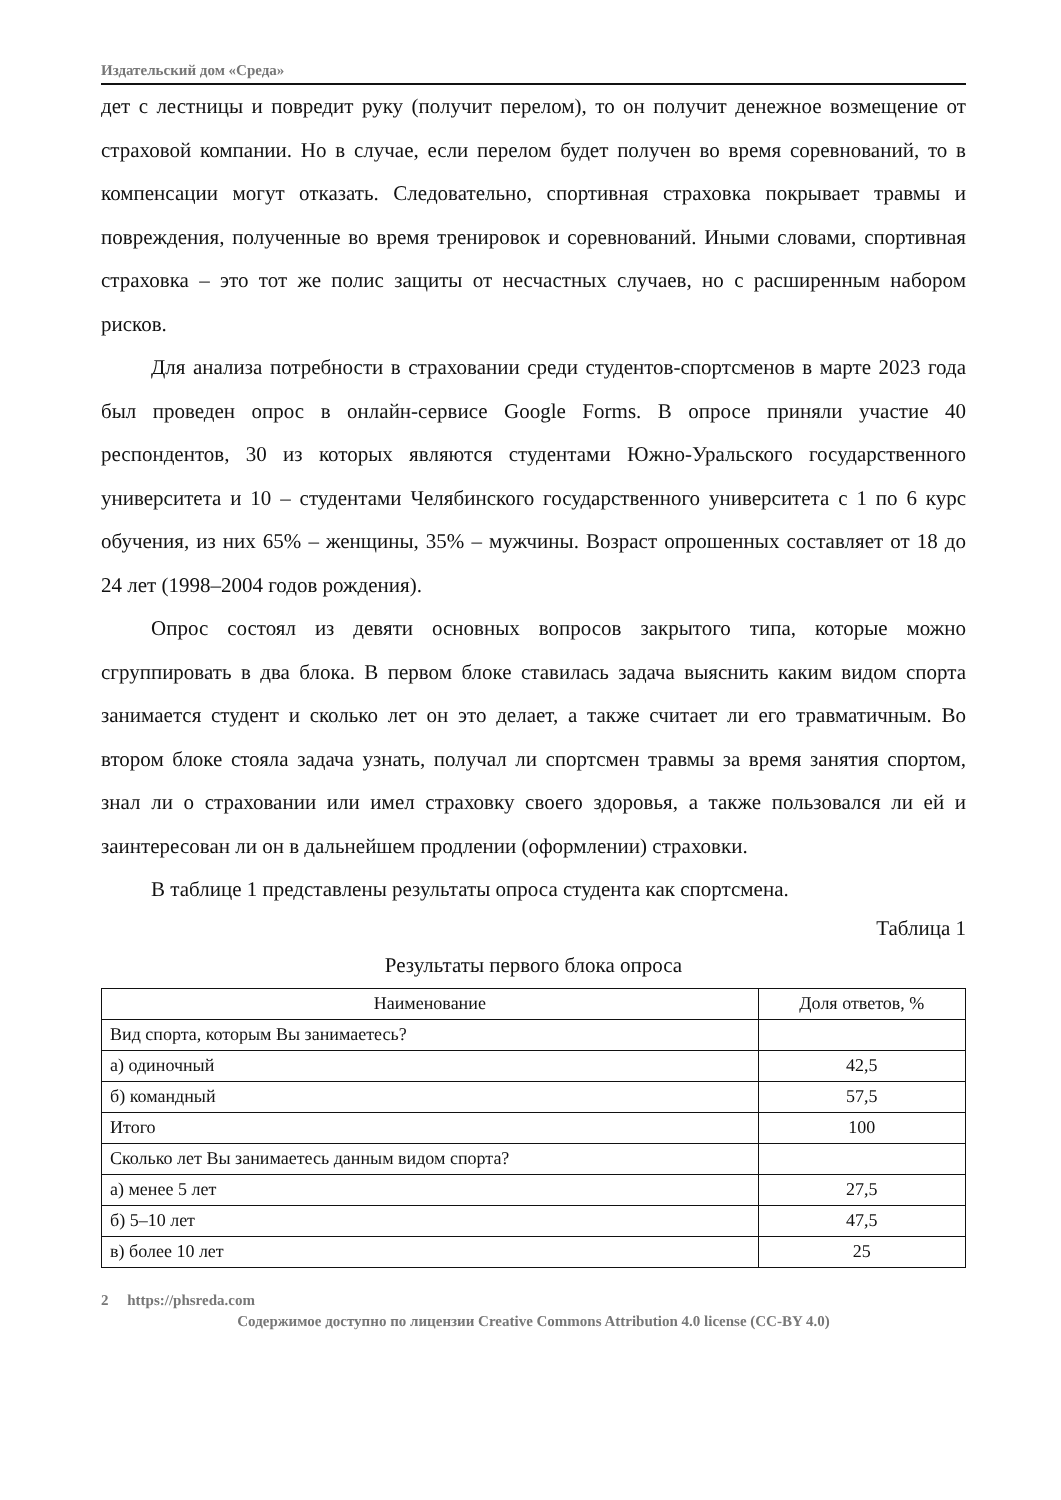Издательский дом «Среда»
дет с лестницы и повредит руку (получит перелом), то он получит денежное возмещение от страховой компании. Но в случае, если перелом будет получен во время соревнований, то в компенсации могут отказать. Следовательно, спортивная страховка покрывает травмы и повреждения, полученные во время тренировок и соревнований. Иными словами, спортивная страховка – это тот же полис защиты от несчастных случаев, но с расширенным набором рисков.
Для анализа потребности в страховании среди студентов-спортсменов в марте 2023 года был проведен опрос в онлайн-сервисе Google Forms. В опросе приняли участие 40 респондентов, 30 из которых являются студентами Южно-Уральского государственного университета и 10 – студентами Челябинского государственного университета с 1 по 6 курс обучения, из них 65% – женщины, 35% – мужчины. Возраст опрошенных составляет от 18 до 24 лет (1998–2004 годов рождения).
Опрос состоял из девяти основных вопросов закрытого типа, которые можно сгруппировать в два блока. В первом блоке ставилась задача выяснить каким видом спорта занимается студент и сколько лет он это делает, а также считает ли его травматичным. Во втором блоке стояла задача узнать, получал ли спортсмен травмы за время занятия спортом, знал ли о страховании или имел страховку своего здоровья, а также пользовался ли ей и заинтересован ли он в дальнейшем продлении (оформлении) страховки.
В таблице 1 представлены результаты опроса студента как спортсмена.
Таблица 1
Результаты первого блока опроса
| Наименование | Доля ответов, % |
| --- | --- |
| Вид спорта, которым Вы занимаетесь? | |
| а) одиночный | 42,5 |
| б) командный | 57,5 |
| Итого | 100 |
| Сколько лет Вы занимаетесь данным видом спорта? | |
| а) менее 5 лет | 27,5 |
| б) 5–10 лет | 47,5 |
| в) более 10 лет | 25 |
2 https://phsreda.com
Содержимое доступно по лицензии Creative Commons Attribution 4.0 license (CC-BY 4.0)